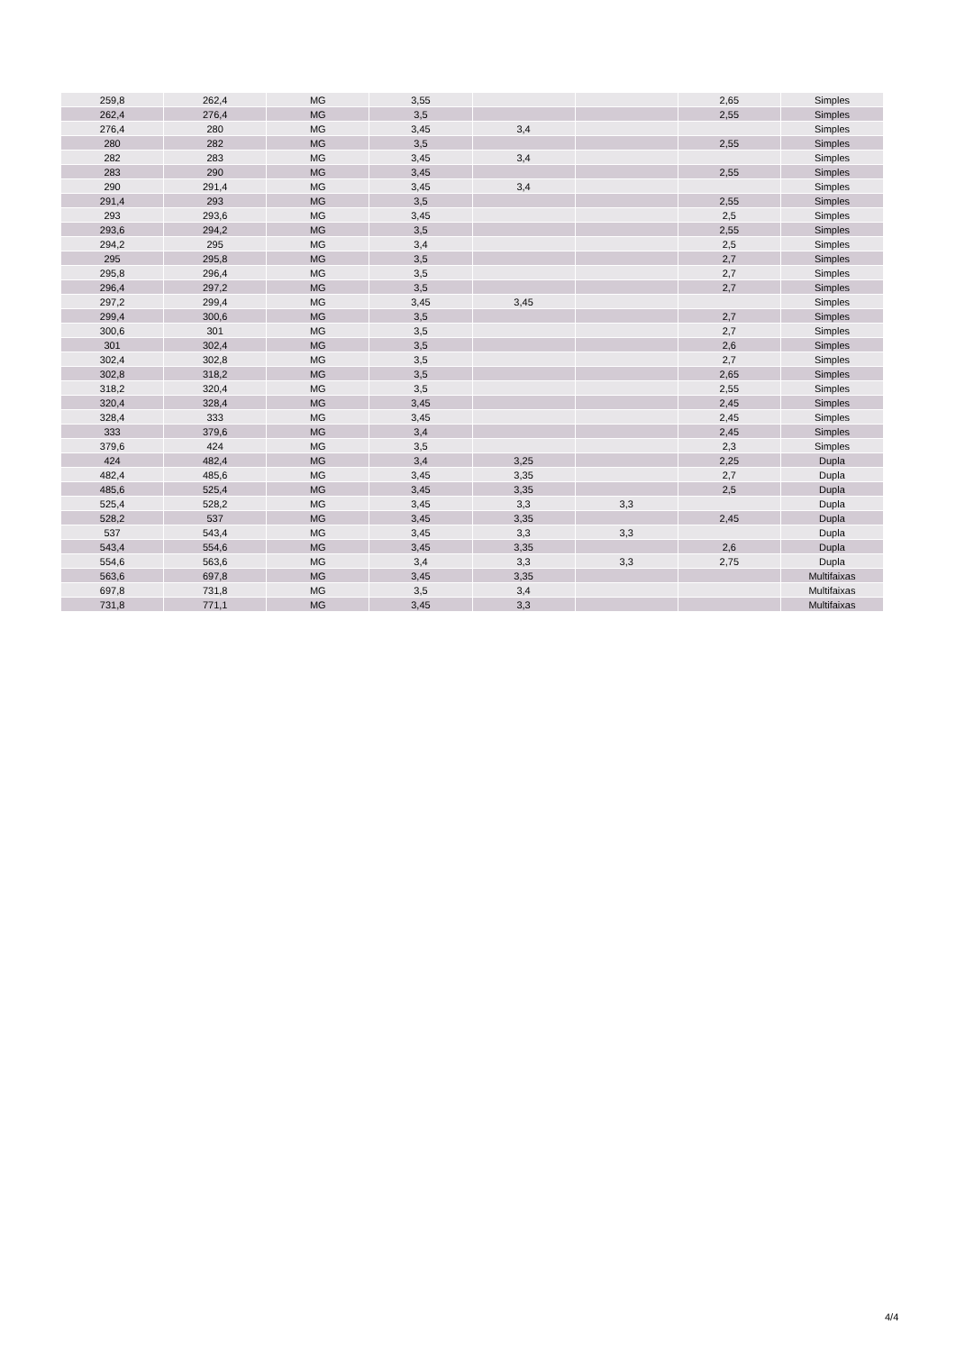| 259,8 | 262,4 | MG | 3,55 | | | 2,65 | Simples |
| 262,4 | 276,4 | MG | 3,5 | | | 2,55 | Simples |
| 276,4 | 280 | MG | 3,45 | 3,4 | | | Simples |
| 280 | 282 | MG | 3,5 | | | 2,55 | Simples |
| 282 | 283 | MG | 3,45 | 3,4 | | | Simples |
| 283 | 290 | MG | 3,45 | | | 2,55 | Simples |
| 290 | 291,4 | MG | 3,45 | 3,4 | | | Simples |
| 291,4 | 293 | MG | 3,5 | | | 2,55 | Simples |
| 293 | 293,6 | MG | 3,45 | | | 2,5 | Simples |
| 293,6 | 294,2 | MG | 3,5 | | | 2,55 | Simples |
| 294,2 | 295 | MG | 3,4 | | | 2,5 | Simples |
| 295 | 295,8 | MG | 3,5 | | | 2,7 | Simples |
| 295,8 | 296,4 | MG | 3,5 | | | 2,7 | Simples |
| 296,4 | 297,2 | MG | 3,5 | | | 2,7 | Simples |
| 297,2 | 299,4 | MG | 3,45 | 3,45 | | | Simples |
| 299,4 | 300,6 | MG | 3,5 | | | 2,7 | Simples |
| 300,6 | 301 | MG | 3,5 | | | 2,7 | Simples |
| 301 | 302,4 | MG | 3,5 | | | 2,6 | Simples |
| 302,4 | 302,8 | MG | 3,5 | | | 2,7 | Simples |
| 302,8 | 318,2 | MG | 3,5 | | | 2,65 | Simples |
| 318,2 | 320,4 | MG | 3,5 | | | 2,55 | Simples |
| 320,4 | 328,4 | MG | 3,45 | | | 2,45 | Simples |
| 328,4 | 333 | MG | 3,45 | | | 2,45 | Simples |
| 333 | 379,6 | MG | 3,4 | | | 2,45 | Simples |
| 379,6 | 424 | MG | 3,5 | | | 2,3 | Simples |
| 424 | 482,4 | MG | 3,4 | 3,25 | | 2,25 | Dupla |
| 482,4 | 485,6 | MG | 3,45 | 3,35 | | 2,7 | Dupla |
| 485,6 | 525,4 | MG | 3,45 | 3,35 | | 2,5 | Dupla |
| 525,4 | 528,2 | MG | 3,45 | 3,3 | 3,3 | | Dupla |
| 528,2 | 537 | MG | 3,45 | 3,35 | | 2,45 | Dupla |
| 537 | 543,4 | MG | 3,45 | 3,3 | 3,3 | | Dupla |
| 543,4 | 554,6 | MG | 3,45 | 3,35 | | 2,6 | Dupla |
| 554,6 | 563,6 | MG | 3,4 | 3,3 | 3,3 | 2,75 | Dupla |
| 563,6 | 697,8 | MG | 3,45 | 3,35 | | | Multifaixas |
| 697,8 | 731,8 | MG | 3,5 | 3,4 | | | Multifaixas |
| 731,8 | 771,1 | MG | 3,45 | 3,3 | | | Multifaixas |
4/4